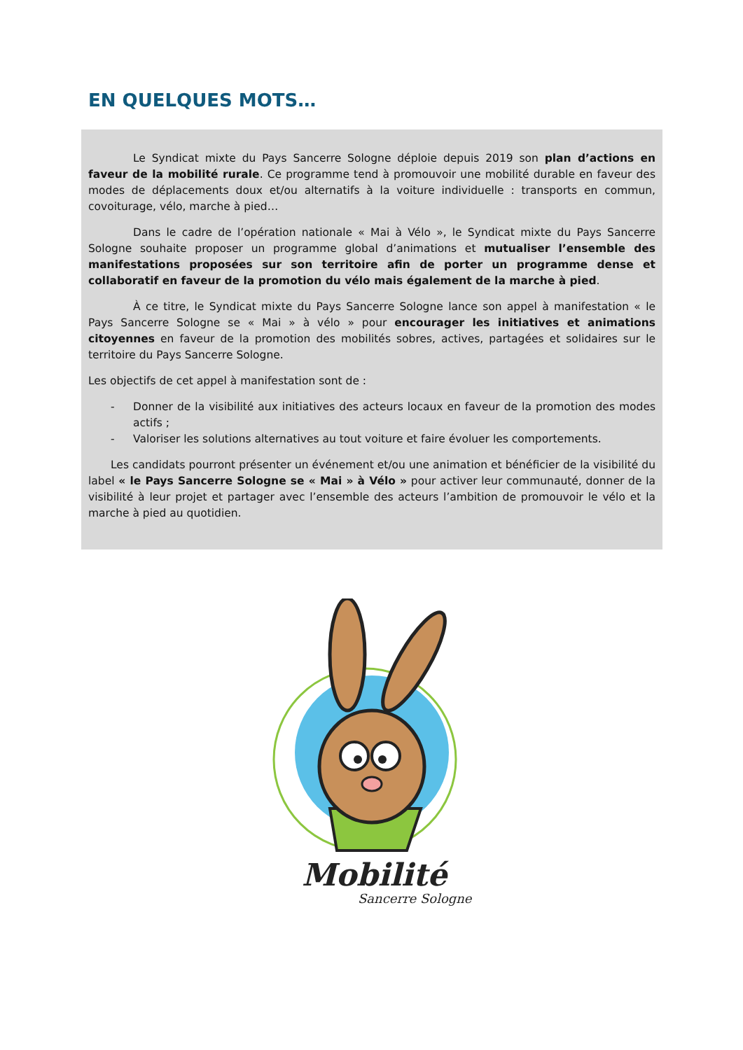EN QUELQUES MOTS…
Le Syndicat mixte du Pays Sancerre Sologne déploie depuis 2019 son plan d’actions en faveur de la mobilité rurale. Ce programme tend à promouvoir une mobilité durable en faveur des modes de déplacements doux et/ou alternatifs à la voiture individuelle : transports en commun, covoiturage, vélo, marche à pied…
Dans le cadre de l’opération nationale « Mai à Vélo », le Syndicat mixte du Pays Sancerre Sologne souhaite proposer un programme global d’animations et mutualiser l’ensemble des manifestations proposées sur son territoire afin de porter un programme dense et collaboratif en faveur de la promotion du vélo mais également de la marche à pied.
À ce titre, le Syndicat mixte du Pays Sancerre Sologne lance son appel à manifestation « le Pays Sancerre Sologne se « Mai » à vélo » pour encourager les initiatives et animations citoyennes en faveur de la promotion des mobilités sobres, actives, partagées et solidaires sur le territoire du Pays Sancerre Sologne.
Les objectifs de cet appel à manifestation sont de :
- Donner de la visibilité aux initiatives des acteurs locaux en faveur de la promotion des modes actifs ;
- Valoriser les solutions alternatives au tout voiture et faire évoluer les comportements.
Les candidats pourront présenter un événement et/ou une animation et bénéficier de la visibilité du label « le Pays Sancerre Sologne se « Mai » à Vélo » pour activer leur communauté, donner de la visibilité à leur projet et partager avec l’ensemble des acteurs l’ambition de promouvoir le vélo et la marche à pied au quotidien.
Mobilité
Sancerre Sologne